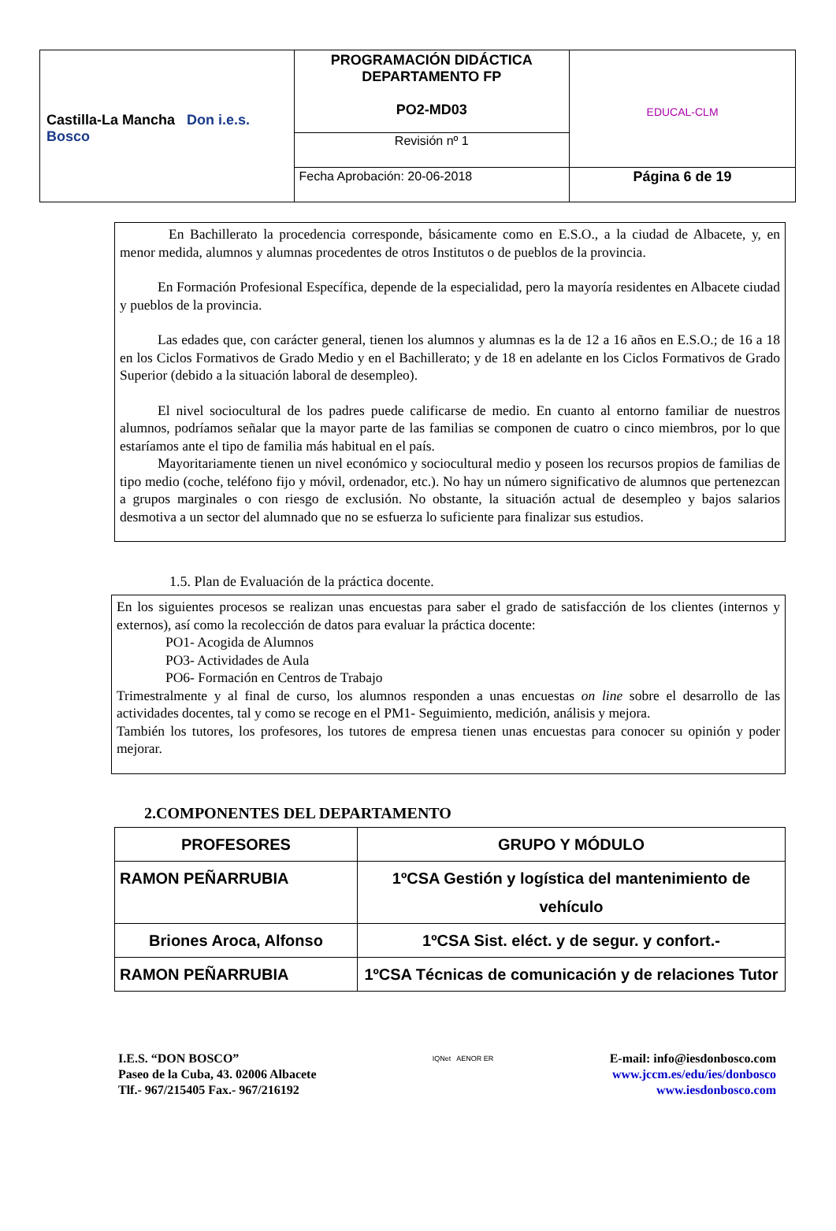| Castilla-La Mancha Don i.e.s. Bosco | PROGRAMACIÓN DIDÁCTICA DEPARTAMENTO FP PO2-MD03 | EDUCAL-CLM |
| | Revisión nº 1 | |
| | Fecha Aprobación: 20-06-2018 | Página 6 de 19 |
En Bachillerato la procedencia corresponde, básicamente como en E.S.O., a la ciudad de Albacete, y, en menor medida, alumnos y alumnas procedentes de otros Institutos o de pueblos de la provincia.
En Formación Profesional Específica, depende de la especialidad, pero la mayoría residentes en Albacete ciudad y pueblos de la provincia.
Las edades que, con carácter general, tienen los alumnos y alumnas es la de 12 a 16 años en E.S.O.; de 16 a 18 en los Ciclos Formativos de Grado Medio y en el Bachillerato; y de 18 en adelante en los Ciclos Formativos de Grado Superior (debido a la situación laboral de desempleo).
El nivel sociocultural de los padres puede calificarse de medio. En cuanto al entorno familiar de nuestros alumnos, podríamos señalar que la mayor parte de las familias se componen de cuatro o cinco miembros, por lo que estaríamos ante el tipo de familia más habitual en el país.
Mayoritariamente tienen un nivel económico y sociocultural medio y poseen los recursos propios de familias de tipo medio (coche, teléfono fijo y móvil, ordenador, etc.). No hay un número significativo de alumnos que pertenezcan a grupos marginales o con riesgo de exclusión. No obstante, la situación actual de desempleo y bajos salarios desmotiva a un sector del alumnado que no se esfuerza lo suficiente para finalizar sus estudios.
1.5. Plan de Evaluación de la práctica docente.
En los siguientes procesos se realizan unas encuestas para saber el grado de satisfacción de los clientes (internos y externos), así como la recolección de datos para evaluar la práctica docente:
PO1- Acogida de Alumnos
PO3- Actividades de Aula
PO6- Formación en Centros de Trabajo
Trimestralmente y al final de curso, los alumnos responden a unas encuestas on line sobre el desarrollo de las actividades docentes, tal y como se recoge en el PM1- Seguimiento, medición, análisis y mejora.
También los tutores, los profesores, los tutores de empresa tienen unas encuestas para conocer su opinión y poder mejorar.
2.COMPONENTES DEL DEPARTAMENTO
| PROFESORES | GRUPO Y MÓDULO |
| --- | --- |
| RAMON PEÑARRUBIA | 1ºCSA Gestión y logística del mantenimiento de vehículo |
| Briones Aroca, Alfonso | 1ºCSA Sist. eléct. y de segur. y confort.- |
| RAMON PEÑARRUBIA | 1ºCSA Técnicas de comunicación y de relaciones Tutor |
I.E.S. “DON BOSCO”
Paseo de la Cuba, 43. 02006 Albacete
Tlf.- 967/215405 Fax.- 967/216192
IQNet AENOR ER
E-mail: info@iesdonbosco.com
www.jccm.es/edu/ies/donbosco
www.iesdonbosco.com